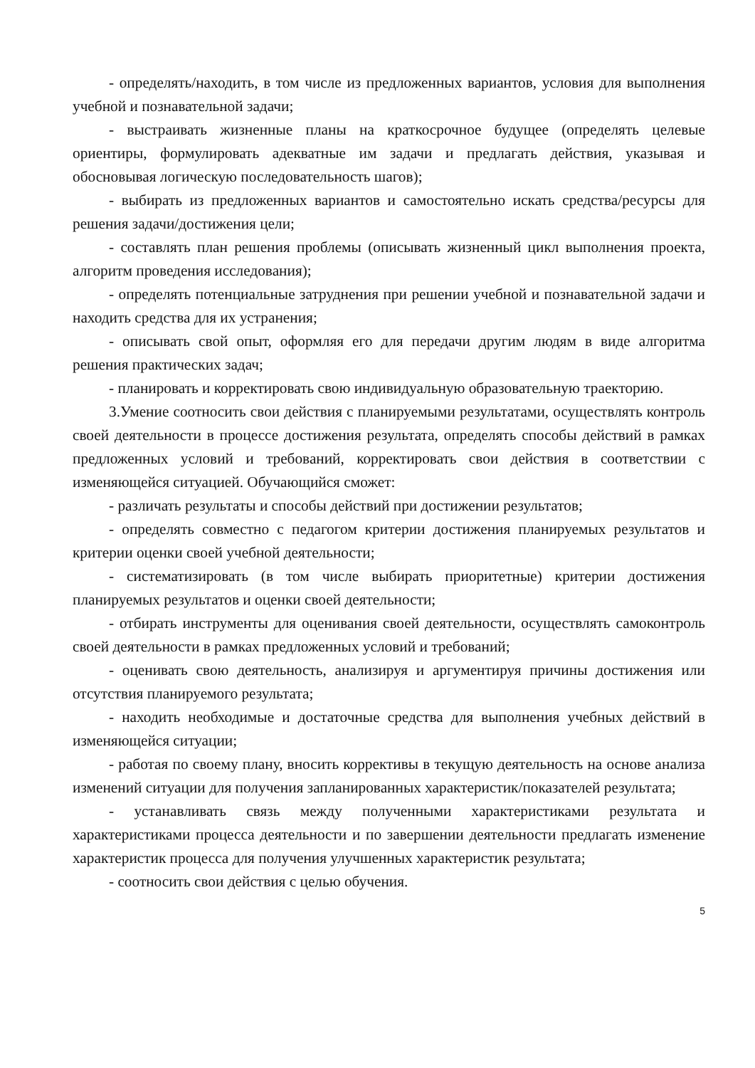- определять/находить, в том числе из предложенных вариантов, условия для выполнения учебной и познавательной задачи;
- выстраивать жизненные планы на краткосрочное будущее (определять целевые ориентиры, формулировать адекватные им задачи и предлагать действия, указывая и обосновывая логическую последовательность шагов);
- выбирать из предложенных вариантов и самостоятельно искать средства/ресурсы для решения задачи/достижения цели;
- составлять план решения проблемы (описывать жизненный цикл выполнения проекта, алгоритм проведения исследования);
- определять потенциальные затруднения при решении учебной и познавательной задачи и находить средства для их устранения;
- описывать свой опыт, оформляя его для передачи другим людям в виде алгоритма решения практических задач;
- планировать и корректировать свою индивидуальную образовательную траекторию.
3.Умение соотносить свои действия с планируемыми результатами, осуществлять контроль своей деятельности в процессе достижения результата, определять способы действий в рамках предложенных условий и требований, корректировать свои действия в соответствии с изменяющейся ситуацией. Обучающийся сможет:
- различать результаты и способы действий при достижении результатов;
- определять совместно с педагогом критерии достижения планируемых результатов и критерии оценки своей учебной деятельности;
- систематизировать (в том числе выбирать приоритетные) критерии достижения планируемых результатов и оценки своей деятельности;
- отбирать инструменты для оценивания своей деятельности, осуществлять самоконтроль своей деятельности в рамках предложенных условий и требований;
- оценивать свою деятельность, анализируя и аргументируя причины достижения или отсутствия планируемого результата;
- находить необходимые и достаточные средства для выполнения учебных действий в изменяющейся ситуации;
- работая по своему плану, вносить коррективы в текущую деятельность на основе анализа изменений ситуации для получения запланированных характеристик/показателей результата;
- устанавливать связь между полученными характеристиками результата и характеристиками процесса деятельности и по завершении деятельности предлагать изменение характеристик процесса для получения улучшенных характеристик результата;
- соотносить свои действия с целью обучения.
5